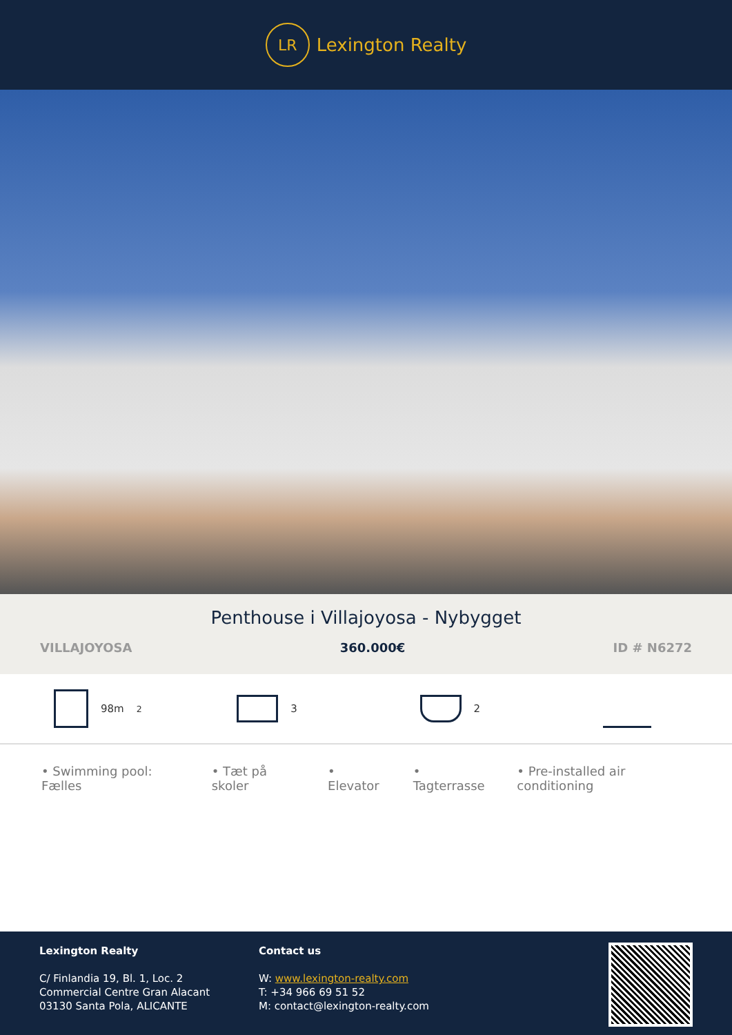LR
Lexington Realty
Penthouse i Villajoyosa - Nybygget
VILLAJOYOSA 360.000€ ID # N6272
98m<sup>2</sup> 3 2
• Swimming pool: Fælles • Tæt på skoler • Elevator • Tagterrasse • Pre-installed air conditioning
Lexington Realty
C/ Finlandia 19, Bl. 1, Loc. 2
Commercial Centre Gran Alacant
03130 Santa Pola, ALICANTE
Contact us
W: www.lexington-realty.com
T: +34 966 69 51 52
M: contact@lexington-realty.com